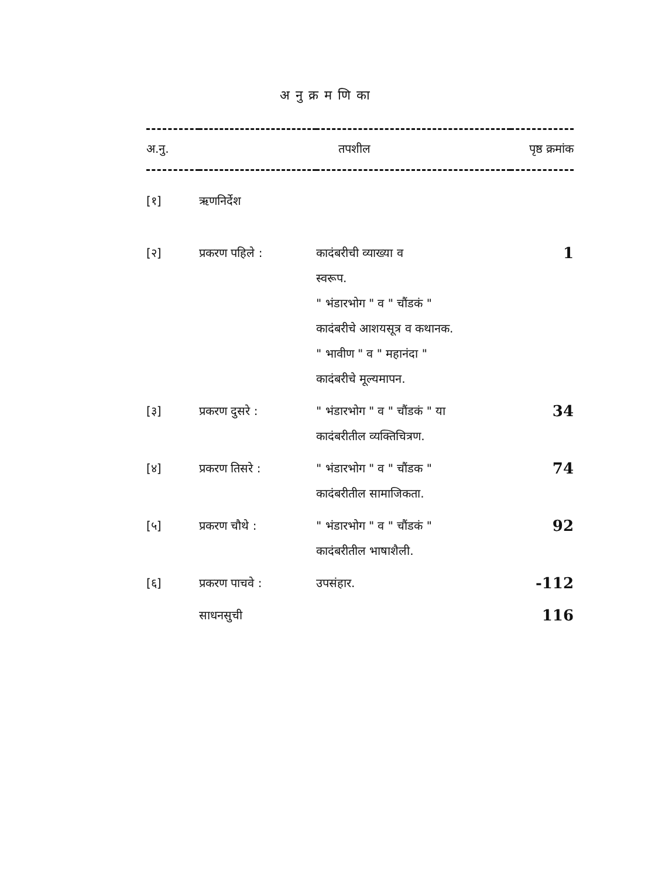अनुक्रमणिका
| अ.नु. | तपशील | | पृष्ठ क्रमांक |
| --- | --- | --- | --- |
| [१] | ऋणनिर्देश | | |
| [२] | प्रकरण पहिले : | कादंबरीची व्याख्या व स्वरूप. " भंडारभोग " व " चौंडकं " कादंबरीचे आशयसूत्र व कथानक. " भावीण " व " महानंदा " कादंबरीचे मूल्यमापन. | 1 |
| [३] | प्रकरण दुसरे : | " भंडारभोग " व " चौंडकं " या कादंबरीतील व्यक्तिचित्रण. | 34 |
| [४] | प्रकरण तिसरे : | " भंडारभोग " व " चौंडक " कादंबरीतील सामाजिकता. | 74 |
| [५] | प्रकरण चौथे : | " भंडारभोग " व " चौंडकं " कादंबरीतील भाषाशैली. | 92 |
| [६] | प्रकरण पाचवे : | उपसंहार. | -112 |
| | साधनसुची | | 116 |